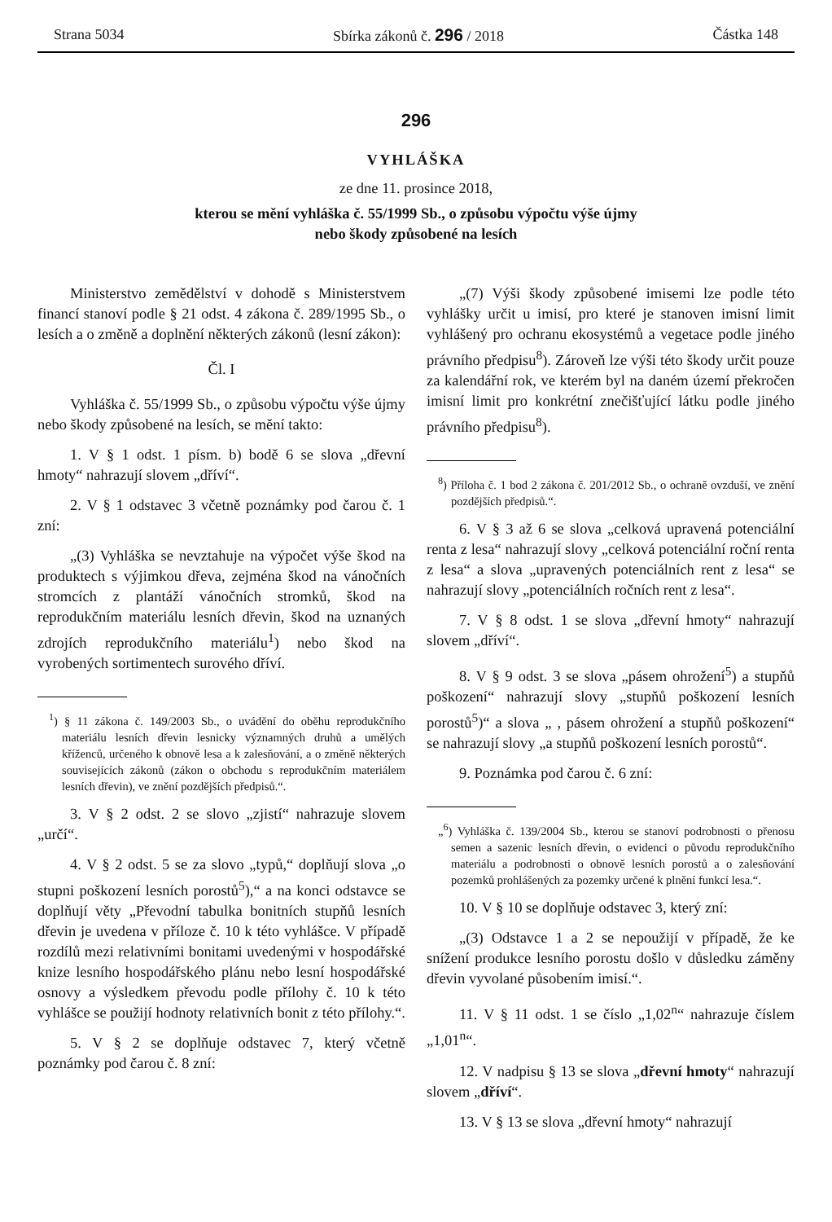Strana 5034 Sbírka zákonů č. 296 / 2018 Částka 148
296
VYHLÁŠKA
ze dne 11. prosince 2018,
kterou se mění vyhláška č. 55/1999 Sb., o způsobu výpočtu výše újmy
nebo škody způsobené na lesích
Ministerstvo zemědělství v dohodě s Ministerstvem financí stanoví podle § 21 odst. 4 zákona č. 289/1995 Sb., o lesích a o změně a doplnění některých zákonů (lesní zákon):
Čl. I
Vyhláška č. 55/1999 Sb., o způsobu výpočtu výše újmy nebo škody způsobené na lesích, se mění takto:
1. V § 1 odst. 1 písm. b) bodě 6 se slova „dřevní hmoty“ nahrazují slovem „dříví“.
2. V § 1 odstavec 3 včetně poznámky pod čarou č. 1 zní:
„(3) Vyhláška se nevztahuje na výpočet výše škod na produktech s výjimkou dřeva, zejména škod na vánočních stromcích z plantáží vánočních stromků, škod na reprodukčním materiálu lesních dřevin, škod na uznaných zdrojích reprodukčního materiálu<sup>1</sup>) nebo škod na vyrobených sortimentech surového dříví.
<sup>1</sup>) § 11 zákona č. 149/2003 Sb., o uvádění do oběhu reprodukčního materiálu lesních dřevin lesnicky významných druhů a umělých kříženců, určeného k obnově lesa a k zalesňování, a o změně některých souvisejících zákonů (zákon o obchodu s reprodukčním materiálem lesních dřevin), ve znění pozdějších předpisů.“.
3. V § 2 odst. 2 se slovo „zjistí“ nahrazuje slovem „určí“.
4. V § 2 odst. 5 se za slovo „typů,“ doplňují slova „o stupni poškození lesních porostů<sup>5</sup>),“ a na konci odstavce se doplňují věty „Převodní tabulka bonitních stupňů lesních dřevin je uvedena v příloze č. 10 k této vyhlášce. V případě rozdílů mezi relativními bonitami uvedenými v hospodářské knize lesního hospodářského plánu nebo lesní hospodářské osnovy a výsledkem převodu podle přílohy č. 10 k této vyhlášce se použijí hodnoty relativních bonit z této přílohy.“.
5. V § 2 se doplňuje odstavec 7, který včetně poznámky pod čarou č. 8 zní:
„(7) Výši škody způsobené imisemi lze podle této vyhlášky určit u imisí, pro které je stanoven imisní limit vyhlášený pro ochranu ekosystémů a vegetace podle jiného právního předpisu<sup>8</sup>). Zároveň lze výši této škody určit pouze za kalendářní rok, ve kterém byl na daném území překročen imisní limit pro konkrétní znečišťující látku podle jiného právního předpisu<sup>8</sup>).
<sup>8</sup>) Příloha č. 1 bod 2 zákona č. 201/2012 Sb., o ochraně ovzduší, ve znění pozdějších předpisů.“.
6. V § 3 až 6 se slova „celková upravená potenciální renta z lesa“ nahrazují slovy „celková potenciální roční renta z lesa“ a slova „upravených potenciálních rent z lesa“ se nahrazují slovy „potenciálních ročních rent z lesa“.
7. V § 8 odst. 1 se slova „dřevní hmoty“ nahrazují slovem „dříví“.
8. V § 9 odst. 3 se slova „pásem ohrožení<sup>5</sup>) a stupňů poškození“ nahrazují slovy „stupňů poškození lesních porostů<sup>5</sup>)“ a slova „ , pásem ohrožení a stupňů poškození“ se nahrazují slovy „a stupňů poškození lesních porostů“.
9. Poznámka pod čarou č. 6 zní:
„<sup>6</sup>) Vyhláška č. 139/2004 Sb., kterou se stanoví podrobnosti o přenosu semen a sazenic lesních dřevin, o evidenci o původu reprodukčního materiálu a podrobnosti o obnově lesních porostů a o zalesňování pozemků prohlášených za pozemky určené k plnění funkcí lesa.“.
10. V § 10 se doplňuje odstavec 3, který zní:
„(3) Odstavce 1 a 2 se nepoužijí v případě, že ke snížení produkce lesního porostu došlo v důsledku záměny dřevin vyvolané působením imisí.“.
11. V § 11 odst. 1 se číslo „1,02<sup>n</sup>“ nahrazuje číslem „1,01<sup>n</sup>“.
12. V nadpisu § 13 se slova „dřevní hmoty“ nahrazují slovem „dříví“.
13. V § 13 se slova „dřevní hmoty“ nahrazují